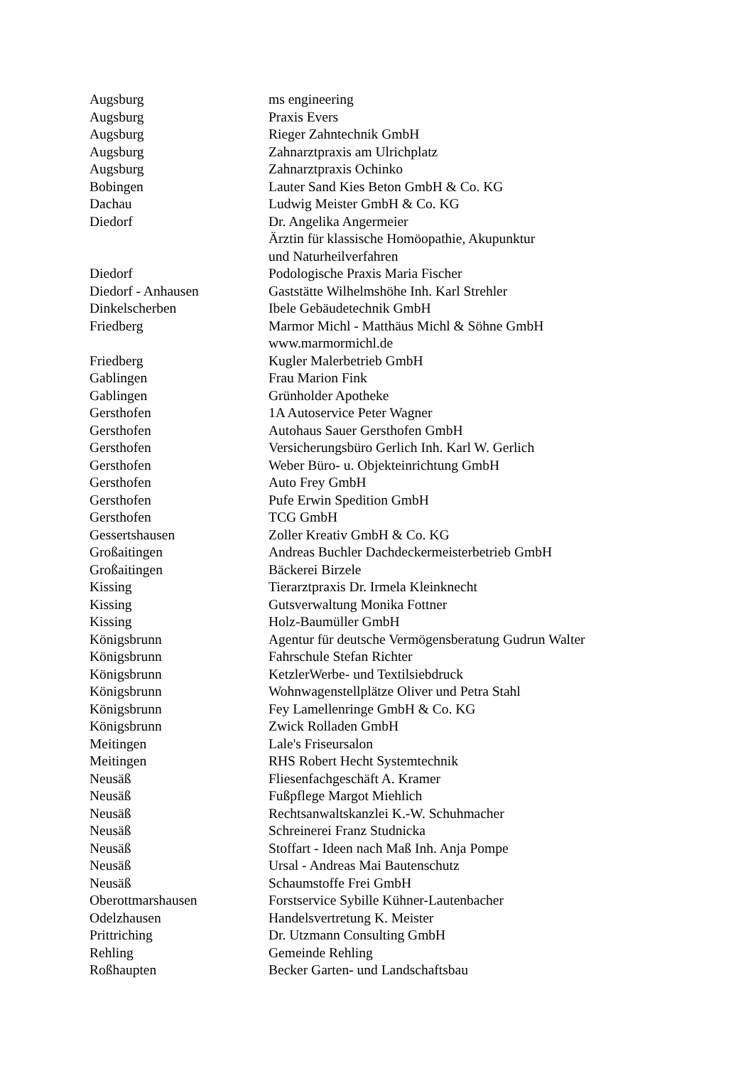| Augsburg | ms engineering |
| Augsburg | Praxis Evers |
| Augsburg | Rieger Zahntechnik GmbH |
| Augsburg | Zahnarztpraxis am Ulrichplatz |
| Augsburg | Zahnarztpraxis Ochinko |
| Bobingen | Lauter Sand Kies Beton GmbH & Co. KG |
| Dachau | Ludwig Meister GmbH & Co. KG |
| Diedorf | Dr. Angelika Angermeier Ärztin für klassische Homöopathie, Akupunktur und Naturheilverfahren |
| Diedorf | Podologische Praxis Maria Fischer |
| Diedorf - Anhausen | Gaststätte Wilhelmshöhe Inh. Karl Strehler |
| Dinkelscherben | Ibele Gebäudetechnik GmbH |
| Friedberg | Marmor Michl - Matthäus Michl & Söhne GmbH www.marmormichl.de |
| Friedberg | Kugler Malerbetrieb GmbH |
| Gablingen | Frau Marion Fink |
| Gablingen | Grünholder Apotheke |
| Gersthofen | 1A Autoservice Peter Wagner |
| Gersthofen | Autohaus Sauer Gersthofen GmbH |
| Gersthofen | Versicherungsbüro Gerlich Inh. Karl W. Gerlich |
| Gersthofen | Weber Büro- u. Objekteinrichtung GmbH |
| Gersthofen | Auto Frey GmbH |
| Gersthofen | Pufe Erwin Spedition GmbH |
| Gersthofen | TCG GmbH |
| Gessertshausen | Zoller Kreativ GmbH & Co. KG |
| Großaitingen | Andreas Buchler Dachdeckermeisterbetrieb GmbH |
| Großaitingen | Bäckerei Birzele |
| Kissing | Tierarztpraxis Dr. Irmela Kleinknecht |
| Kissing | Gutsverwaltung Monika Fottner |
| Kissing | Holz-Baumüller GmbH |
| Königsbrunn | Agentur für deutsche Vermögensberatung Gudrun Walter |
| Königsbrunn | Fahrschule Stefan Richter |
| Königsbrunn | KetzlerWerbe- und Textilsiebdruck |
| Königsbrunn | Wohnwagenstellplätze Oliver und Petra Stahl |
| Königsbrunn | Fey Lamellenringe GmbH & Co. KG |
| Königsbrunn | Zwick Rolladen GmbH |
| Meitingen | Lale's Friseursalon |
| Meitingen | RHS Robert Hecht Systemtechnik |
| Neusäß | Fliesenfachgeschäft A. Kramer |
| Neusäß | Fußpflege Margot Miehlich |
| Neusäß | Rechtsanwaltskanzlei K.-W. Schuhmacher |
| Neusäß | Schreinerei Franz Studnicka |
| Neusäß | Stoffart - Ideen nach Maß Inh. Anja Pompe |
| Neusäß | Ursal - Andreas Mai Bautenschutz |
| Neusäß | Schaumstoffe Frei GmbH |
| Oberottmarshausen | Forstservice Sybille Kühner-Lautenbacher |
| Odelzhausen | Handelsvertretung K. Meister |
| Prittriching | Dr. Utzmann Consulting GmbH |
| Rehling | Gemeinde Rehling |
| Roßhaupten | Becker Garten- und Landschaftsbau |